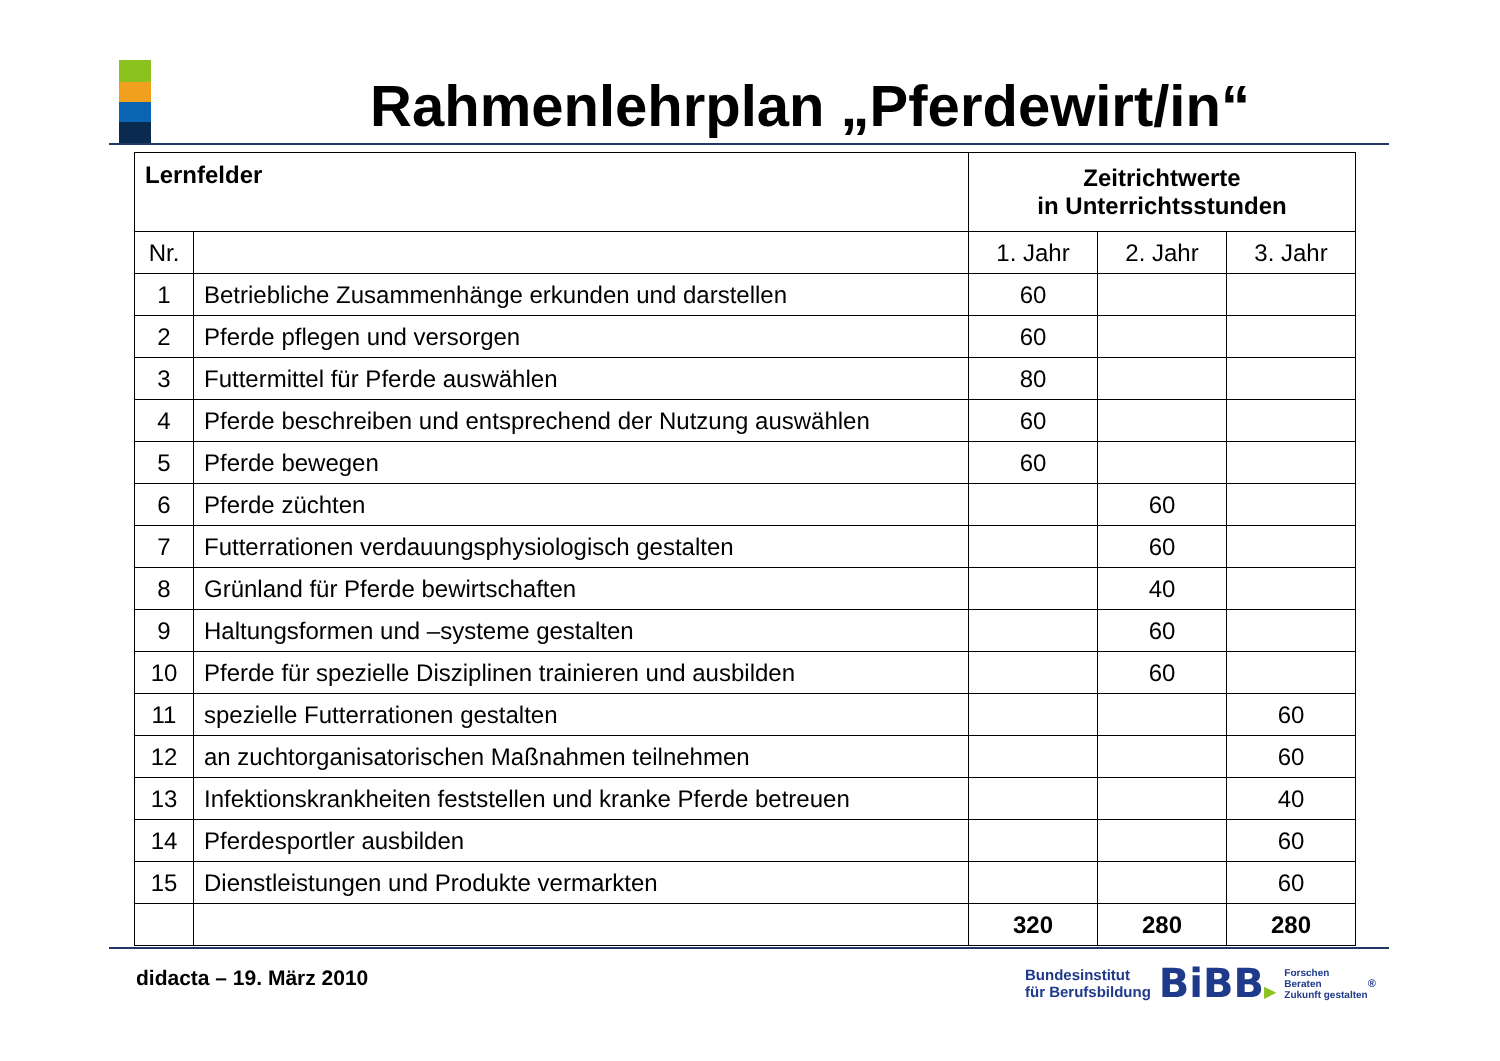Rahmenlehrplan „Pferdewirt/in“
| Lernfelder | | Zeitrichtwerte in Unterrichtsstunden | | |
| --- | --- | --- | --- | --- |
| Nr. | | 1. Jahr | 2. Jahr | 3. Jahr |
| 1 | Betriebliche Zusammenhänge erkunden und darstellen | 60 | | |
| 2 | Pferde pflegen und versorgen | 60 | | |
| 3 | Futtermittel für Pferde auswählen | 80 | | |
| 4 | Pferde beschreiben und entsprechend der Nutzung auswählen | 60 | | |
| 5 | Pferde bewegen | 60 | | |
| 6 | Pferde züchten | | 60 | |
| 7 | Futterrationen verdauungsphysiologisch gestalten | | 60 | |
| 8 | Grünland für Pferde bewirtschaften | | 40 | |
| 9 | Haltungsformen und –systeme gestalten | | 60 | |
| 10 | Pferde für spezielle Disziplinen trainieren und ausbilden | | 60 | |
| 11 | spezielle Futterrationen gestalten | | | 60 |
| 12 | an zuchtorganisatorischen Maßnahmen teilnehmen | | | 60 |
| 13 | Infektionskrankheiten feststellen und kranke Pferde betreuen | | | 40 |
| 14 | Pferdesportler ausbilden | | | 60 |
| 15 | Dienstleistungen und Produkte vermarkten | | | 60 |
| | | 320 | 280 | 280 |
didacta – 19. März 2010
Bundesinstitut
für Berufsbildung
BiBB▶
Forschen
Beraten
Zukunft gestalten
<sup>®</sup>